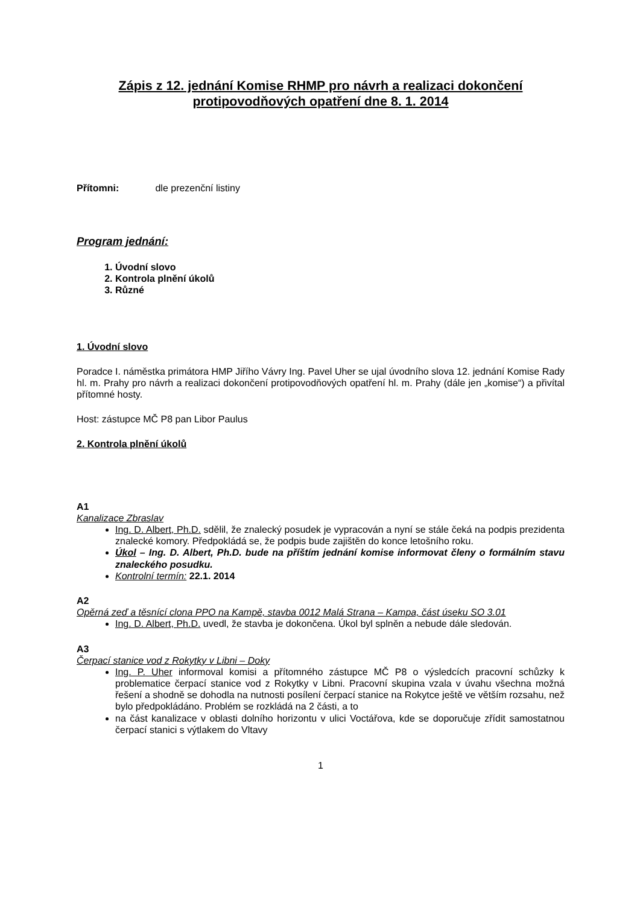Zápis z 12. jednání Komise RHMP pro návrh a realizaci dokončení protipovodňových opatření dne 8. 1. 2014
Přítomni: dle prezenční listiny
Program jednání:
1. Úvodní slovo
2. Kontrola plnění úkolů
3. Různé
1. Úvodní slovo
Poradce I. náměstka primátora HMP Jiřího Vávry Ing. Pavel Uher se ujal úvodního slova 12. jednání Komise Rady hl. m. Prahy pro návrh a realizaci dokončení protipovodňových opatření hl. m. Prahy (dále jen „komise“) a přivítal přítomné hosty.
Host: zástupce MČ P8 pan Libor Paulus
2. Kontrola plnění úkolů
A1
Kanalizace Zbraslav
Ing. D. Albert, Ph.D. sdělil, že znalecký posudek je vypracován a nyní se stále čeká na podpis prezidenta znalecké komory. Předpokládá se, že podpis bude zajištěn do konce letošního roku.
Úkol – Ing. D. Albert, Ph.D. bude na příštím jednání komise informovat členy o formálním stavu znaleckého posudku.
Kontrolní termín: 22.1. 2014
A2
Opěrná zeď a těsnící clona PPO na Kampě, stavba 0012 Malá Strana – Kampa, část úseku SO 3.01
Ing. D. Albert, Ph.D. uvedl, že stavba je dokončena. Úkol byl splněn a nebude dále sledován.
A3
Čerpací stanice vod z Rokytky v Libni – Doky
Ing. P. Uher informoval komisi a přítomného zástupce MČ P8 o výsledcích pracovní schůzky k problematice čerpací stanice vod z Rokytky v Libni. Pracovní skupina vzala v úvahu všechna možná řešení a shodně se dohodla na nutnosti posílení čerpací stanice na Rokytce ještě ve větším rozsahu, než bylo předpokládáno. Problém se rozkládá na 2 části, a to
na část kanalizace v oblasti dolního horizontu v ulici Voctářova, kde se doporučuje zřídit samostatnou čerpací stanici s výtlakem do Vltavy
1